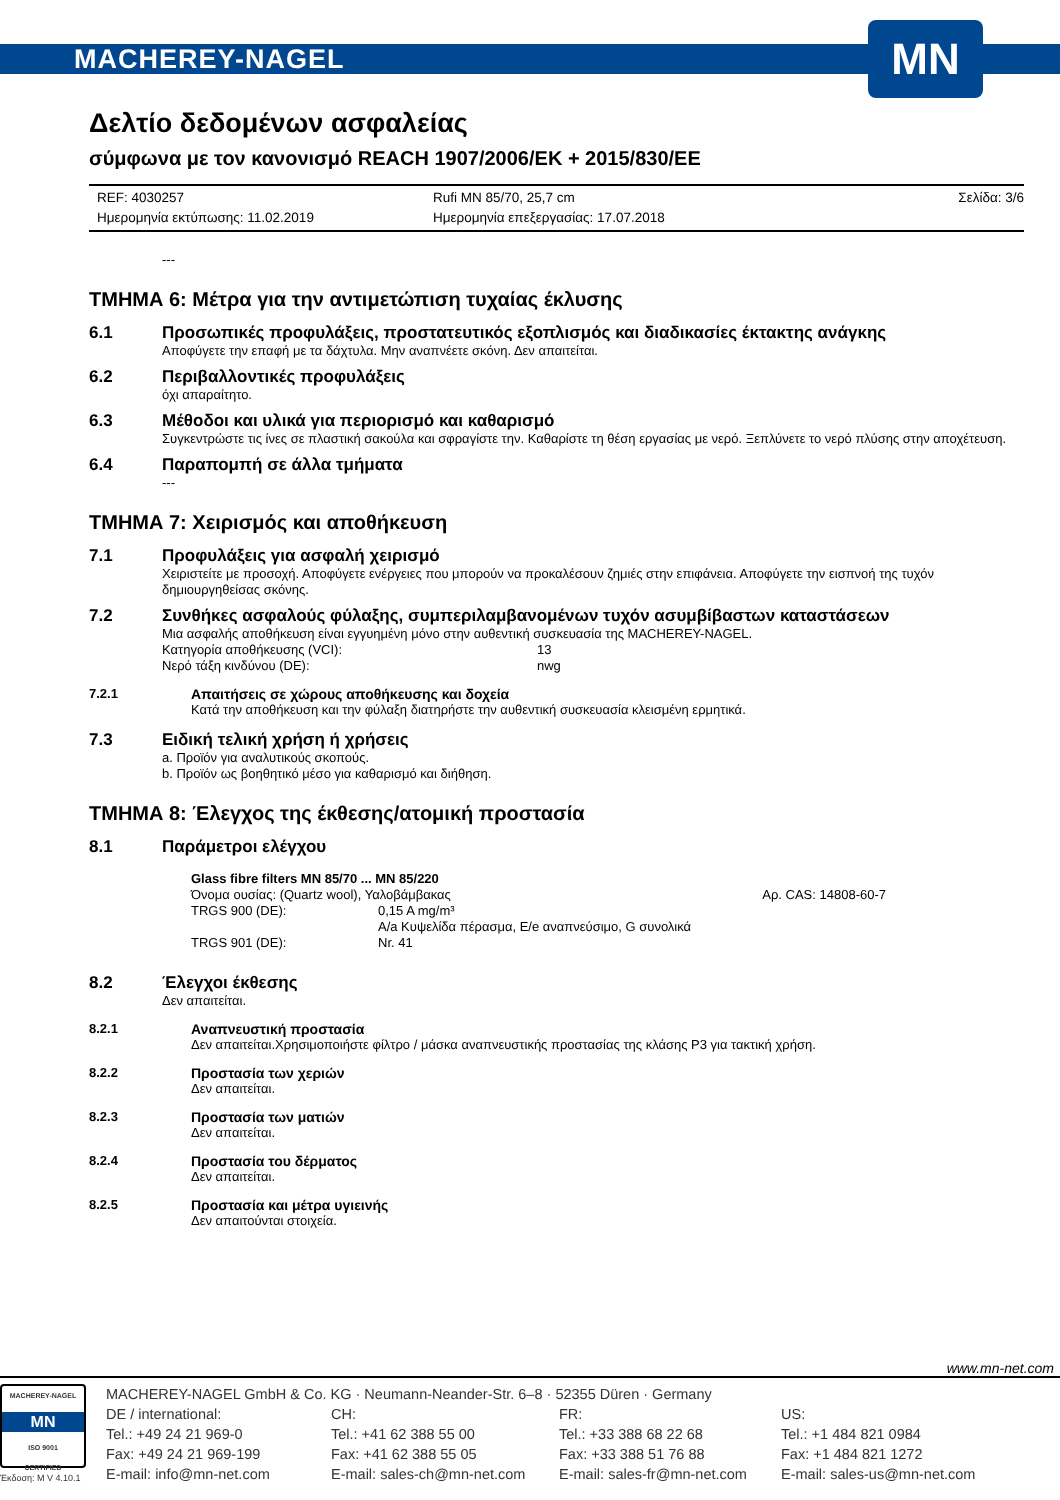MACHEREY-NAGEL
MN
Δελτίο δεδομένων ασφαλείας
σύμφωνα με τον κανονισμό REACH 1907/2006/ΕΚ + 2015/830/ΕΕ
REF: 4030257 Rufi MN 85/70, 25,7 cm Σελίδα: 3/6 Ημερομηνία εκτύπωσης: 11.02.2019 Ημερομηνία επεξεργασίας: 17.07.2018
---
ΤΜΗΜΑ 6: Μέτρα για την αντιμετώπιση τυχαίας έκλυσης
6.1 Προσωπικές προφυλάξεις, προστατευτικός εξοπλισμός και διαδικασίες έκτακτης ανάγκης
Αποφύγετε την επαφή με τα δάχτυλα. Μην αναπνέετε σκόνη. Δεν απαιτείται.
6.2 Περιβαλλοντικές προφυλάξεις
όχι απαραίτητο.
6.3 Μέθοδοι και υλικά για περιορισμό και καθαρισμό
Συγκεντρώστε τις ίνες σε πλαστική σακούλα και σφραγίστε την. Καθαρίστε τη θέση εργασίας με νερό. Ξεπλύνετε το νερό πλύσης στην αποχέτευση.
6.4 Παραπομπή σε άλλα τμήματα
---
ΤΜΗΜΑ 7: Χειρισμός και αποθήκευση
7.1 Προφυλάξεις για ασφαλή χειρισμό
Χειριστείτε με προσοχή. Αποφύγετε ενέργειες που μπορούν να προκαλέσουν ζημιές στην επιφάνεια. Αποφύγετε την εισπνοή της τυχόν δημιουργηθείσας σκόνης.
7.2 Συνθήκες ασφαλούς φύλαξης, συμπεριλαμβανομένων τυχόν ασυμβίβαστων καταστάσεων
Μια ασφαλής αποθήκευση είναι εγγυημένη μόνο στην αυθεντική συσκευασία της MACHEREY-NAGEL.
Κατηγορία αποθήκευσης (VCI): 13 Νερό τάξη κινδύνου (DE): nwg
7.2.1 Απαιτήσεις σε χώρους αποθήκευσης και δοχεία
Κατά την αποθήκευση και την φύλαξη διατηρήστε την αυθεντική συσκευασία κλεισμένη ερμητικά.
7.3 Ειδική τελική χρήση ή χρήσεις
a. Προϊόν για αναλυτικούς σκοπούς.
b. Προϊόν ως βοηθητικό μέσο για καθαρισμό και διήθηση.
ΤΜΗΜΑ 8: Έλεγχος της έκθεσης/ατομική προστασία
8.1 Παράμετροι ελέγχου
Glass fibre filters MN 85/70 ... MN 85/220
Όνομα ουσίας: (Quartz wool), Υαλοβάμβακας Αρ. CAS: 14808-60-7
TRGS 900 (DE): 0,15 A mg/m³
A/a Κυψελίδα πέρασμα, E/e αναπνεύσιμο, G συνολικά TRGS 901 (DE): Nr. 41
8.2 Έλεγχοι έκθεσης
Δεν απαιτείται.
8.2.1 Αναπνευστική προστασία
Δεν απαιτείται.Χρησιμοποιήστε φίλτρο / μάσκα αναπνευστικής προστασίας της κλάσης P3 για τακτική χρήση.
8.2.2 Προστασία των χεριών
Δεν απαιτείται.
8.2.3 Προστασία των ματιών
Δεν απαιτείται.
8.2.4 Προστασία του δέρματος
Δεν απαιτείται.
8.2.5 Προστασία και μέτρα υγιεινής
Δεν απαιτούνται στοιχεία.
www.mn-net.com
MACHEREY-NAGEL
MN
ISO 9001
CERTIFIED
Έκδοση: M V 4.10.1
MACHEREY-NAGEL GmbH & Co. KG · Neumann-Neander-Str. 6–8 · 52355 Düren · Germany
DE / international: CH: FR: US: Tel.: +49 24 21 969-0 Tel.: +41 62 388 55 00 Tel.: +33 388 68 22 68 Tel.: +1 484 821 0984 Fax: +49 24 21 969-199 Fax: +41 62 388 55 05 Fax: +33 388 51 76 88 Fax: +1 484 821 1272 E-mail: info@mn-net.com E-mail: sales-ch@mn-net.com E-mail: sales-fr@mn-net.com E-mail: sales-us@mn-net.com